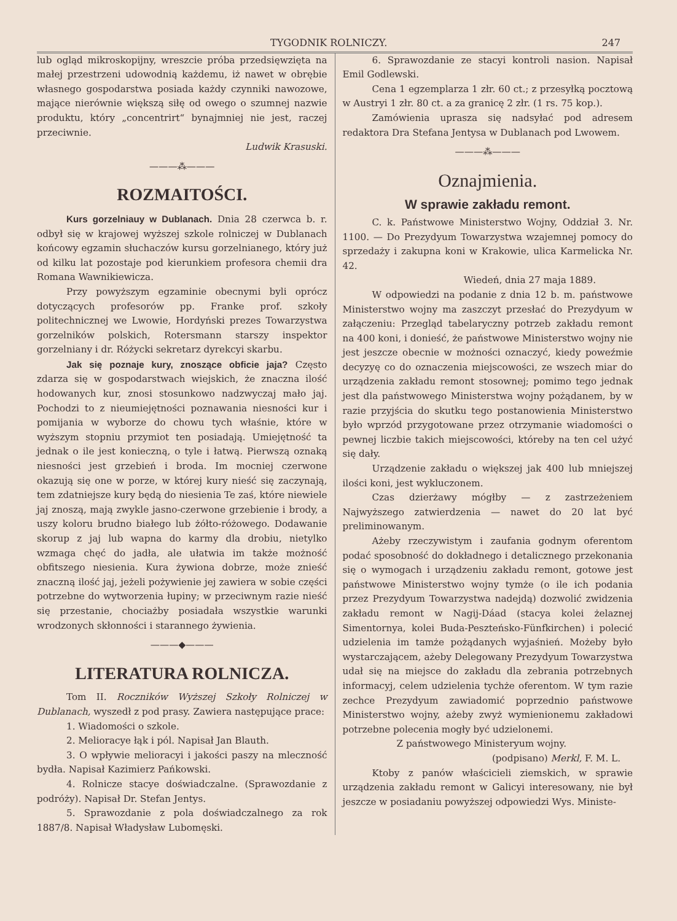TYGODNIK ROLNICZY. 247
lub ogląd mikroskopijny, wreszcie próba przedsięwzięta na małej przestrzeni udowodnią każdemu, iż nawet w obrębie własnego gospodarstwa posiada każdy czynniki nawozowe, mające nierównie większą siłę od owego o szumnej nazwie produktu, który „concentrirt“ bynajmniej nie jest, raczej przeciwnie.
Ludwik Krasuski.
———⁂———
ROZMAITOŚCI.
Kurs gorzelniauy w Dublanach. Dnia 28 czerwca b. r. odbył się w krajowej wyższej szkole rolniczej w Dublanach końcowy egzamin słuchaczów kursu gorzelnianego, który już od kilku lat pozostaje pod kierunkiem profesora chemii dra Romana Wawnikiewicza.
Przy powyższym egzaminie obecnymi byli oprócz dotyczących profesorów pp. Franke prof. szkoły politechnicznej we Lwowie, Hordyński prezes Towarzystwa gorzelników polskich, Rotersmann starszy inspektor gorzelniany i dr. Różycki sekretarz dyrekcyi skarbu.
Jak się poznaje kury, znoszące obficie jaja? Często zdarza się w gospodarstwach wiejskich, że znaczna ilość hodowanych kur, znosi stosunkowo nadzwyczaj mało jaj. Pochodzi to z nieumiejętności poznawania niesności kur i pomijania w wyborze do chowu tych właśnie, które w wyższym stopniu przymiot ten posiadają. Umiejętność ta jednak o ile jest konieczną, o tyle i łatwą. Pierwszą oznaką niesności jest grzebień i broda. Im mocniej czerwone okazują się one w porze, w której kury nieść się zaczynają, tem zdatniejsze kury będą do niesienia Te zaś, które niewiele jaj znoszą, mają zwykle jasno-czerwone grzebienie i brody, a uszy koloru brudno białego lub żółto-różowego. Dodawanie skorup z jaj lub wapna do karmy dla drobiu, nietylko wzmaga chęć do jadła, ale ułatwia im także możność obfitszego niesienia. Kura żywiona dobrze, może znieść znaczną ilość jaj, jeżeli pożywienie jej zawiera w sobie części potrzebne do wytworzenia łupiny; w przeciwnym razie nieść się przestanie, chociażby posiadała wszystkie warunki wrodzonych skłonności i starannego żywienia.
———◆———
LITERATURA ROLNICZA.
Tom II. Roczników Wyższej Szkoły Rolniczej w Dublanach, wyszedł z pod prasy. Zawiera następujące prace:
1. Wiadomości o szkole.
2. Melioracye łąk i pól. Napisał Jan Blauth.
3. O wpływie melioracyi i jakości paszy na mleczność bydła. Napisał Kazimierz Pańkowski.
4. Rolnicze stacye doświadczalne. (Sprawozdanie z podróży). Napisał Dr. Stefan Jentys.
5. Sprawozdanie z pola doświadczalnego za rok 1887/8. Napisał Władysław Lubomęski.
6. Sprawozdanie ze stacyi kontroli nasion. Napisał Emil Godlewski.
Cena 1 egzemplarza 1 złr. 60 ct.; z przesyłką pocztową w Austryi 1 złr. 80 ct. a za granicę 2 złr. (1 rs. 75 kop.).
Zamówienia uprasza się nadsyłać pod adresem redaktora Dra Stefana Jentysa w Dublanach pod Lwowem.
———⁂———
Oznajmienia.
W sprawie zakładu remont.
C. k. Państwowe Ministerstwo Wojny, Oddział 3. Nr. 1100. — Do Prezydyum Towarzystwa wzajemnej pomocy do sprzedaży i zakupna koni w Krakowie, ulica Karmelicka Nr. 42.
Wiedeń, dnia 27 maja 1889.
W odpowiedzi na podanie z dnia 12 b. m. państwowe Ministerstwo wojny ma zaszczyt przesłać do Prezydyum w załączeniu: Przegląd tabelaryczny potrzeb zakładu remont na 400 koni, i donieść, że państwowe Ministerstwo wojny nie jest jeszcze obecnie w możności oznaczyć, kiedy poweźmie decyzyę co do oznaczenia miejscowości, ze wszech miar do urządzenia zakładu remont stosownej; pomimo tego jednak jest dla państwowego Ministerstwa wojny pożądanem, by w razie przyjścia do skutku tego postanowienia Ministerstwo było wprzód przygotowane przez otrzymanie wiadomości o pewnej liczbie takich miejscowości, któreby na ten cel użyć się dały.
Urządzenie zakładu o większej jak 400 lub mniejszej ilości koni, jest wykluczonem.
Czas dzierżawy mógłby — z zastrzeżeniem Najwyższego zatwierdzenia — nawet do 20 lat być prelimino­wanym.
Ażeby rzeczywistym i zaufania godnym oferentom podać sposobność do dokładnego i detalicznego przekonania się o wymogach i urządzeniu zakładu remont, gotowe jest państwowe Ministerstwo wojny tymże (o ile ich podania przez Prezydyum Towarzystwa nadejdą) dozwolić zwidzenia zakładu remont w Nagij-Dáad (stacya kolei żelaznej Simentornya, kolei Buda-Peszteńsko-Fünfkirchen) i polecić udzielenia im tamże pożądanych wyjaśnień. Możeby było wystarczającem, ażeby Delegowany Prezydyum Towarzystwa udał się na miejsce do zakładu dla zebrania potrzebnych informacyj, celem udzielenia tychże oferentom. W tym razie zechce Prezydyum zawiadomić poprzednio państwowe Ministerstwo wojny, ażeby zwyż wymienionemu zakładowi potrzebne polecenia mogły być udzielonemi.
Z państwowego Ministeryum wojny.
(podpisano) Merkl, F. M. L.
Ktoby z panów właścicieli ziemskich, w sprawie urządzenia zakładu remont w Galicyi interesowany, nie był jeszcze w posiadaniu powyższej odpowiedzi Wys. Ministe-